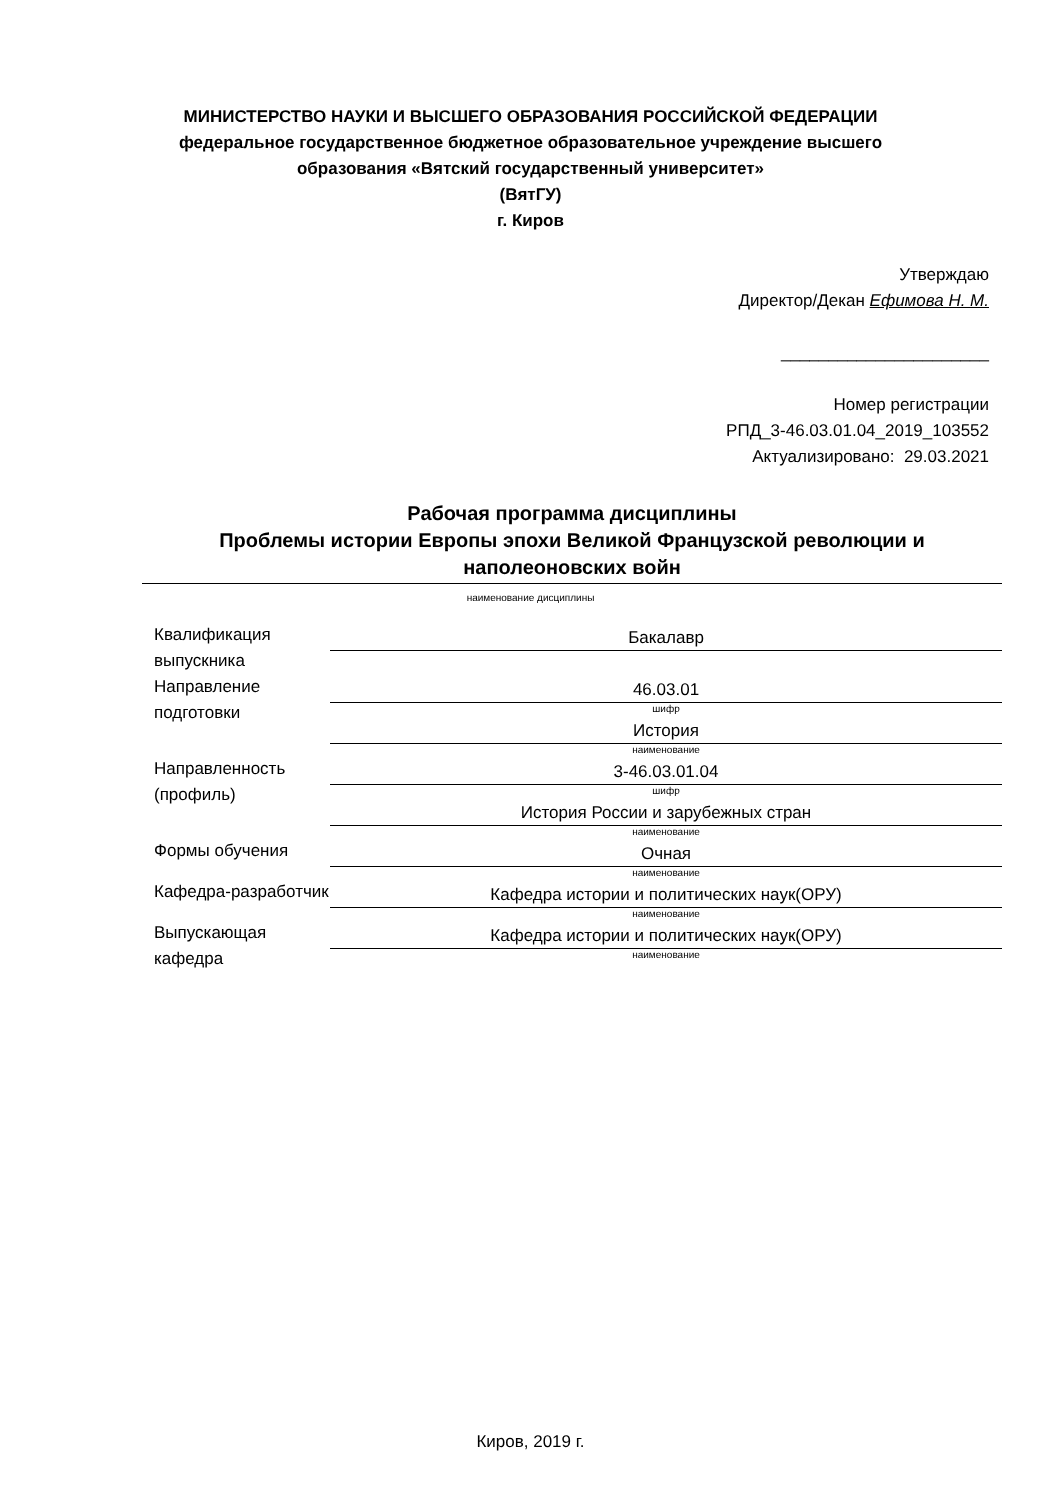МИНИСТЕРСТВО НАУКИ И ВЫСШЕГО ОБРАЗОВАНИЯ РОССИЙСКОЙ ФЕДЕРАЦИИ
федеральное государственное бюджетное образовательное учреждение высшего
образования «Вятский государственный университет»
(ВятГУ)
г. Киров
Утверждаю
Директор/Декан Ефимова Н. М.
______________________
Номер регистрации
РПД_3-46.03.01.04_2019_103552
Актуализировано: 29.03.2021
Рабочая программа дисциплины
Проблемы истории Европы эпохи Великой Французской революции и наполеоновских войн
наименование дисциплины
| Квалификация выпускника | Бакалавр |
| Направление подготовки | 46.03.01 шифр |
| | История наименование |
| Направленность (профиль) | 3-46.03.01.04 шифр |
| | История России и зарубежных стран наименование |
| Формы обучения | Очная наименование |
| Кафедра-разработчик | Кафедра истории и политических наук(ОРУ) наименование |
| Выпускающая кафедра | Кафедра истории и политических наук(ОРУ) наименование |
Киров, 2019 г.